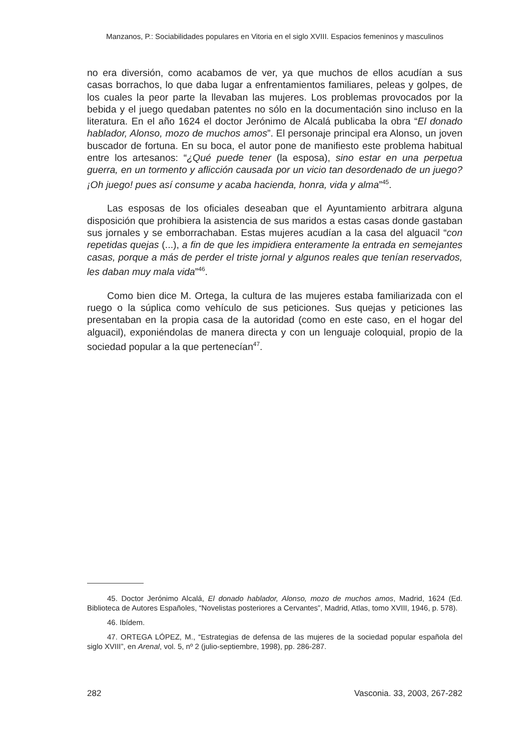Manzanos, P.: Sociabilidades populares en Vitoria en el siglo XVIII. Espacios femeninos y masculinos
no era diversión, como acabamos de ver, ya que muchos de ellos acudían a sus casas borrachos, lo que daba lugar a enfrentamientos familiares, peleas y golpes, de los cuales la peor parte la llevaban las mujeres. Los problemas provocados por la bebida y el juego quedaban patentes no sólo en la documentación sino incluso en la literatura. En el año 1624 el doctor Jerónimo de Alcalá publicaba la obra “El donado hablador, Alonso, mozo de muchos amos”. El personaje principal era Alonso, un joven buscador de fortuna. En su boca, el autor pone de manifiesto este problema habitual entre los artesanos: “¿Qué puede tener (la esposa), sino estar en una perpetua guerra, en un tormento y aflicción causada por un vicio tan desordenado de un juego? ¡Oh juego! pues así consume y acaba hacienda, honra, vida y alma”<sup>45</sup>.
Las esposas de los oficiales deseaban que el Ayuntamiento arbitrara alguna disposición que prohibiera la asistencia de sus maridos a estas casas donde gastaban sus jornales y se emborrachaban. Estas mujeres acudían a la casa del alguacil “con repetidas quejas (...), a fin de que les impidiera enteramente la entrada en semejantes casas, porque a más de perder el triste jornal y algunos reales que tenían reservados, les daban muy mala vida”<sup>46</sup>.
Como bien dice M. Ortega, la cultura de las mujeres estaba familiarizada con el ruego o la súplica como vehículo de sus peticiones. Sus quejas y peticiones las presentaban en la propia casa de la autoridad (como en este caso, en el hogar del alguacil), exponiéndolas de manera directa y con un lenguaje coloquial, propio de la sociedad popular a la que pertenecían<sup>47</sup>.
45. Doctor Jerónimo Alcalá, El donado hablador, Alonso, mozo de muchos amos, Madrid, 1624 (Ed. Biblioteca de Autores Españoles, “Novelistas posteriores a Cervantes”, Madrid, Atlas, tomo XVIII, 1946, p. 578).
46. Ibídem.
47. ORTEGA LÓPEZ, M., “Estrategias de defensa de las mujeres de la sociedad popular española del siglo XVIII”, en Arenal, vol. 5, nº 2 (julio-septiembre, 1998), pp. 286-287.
282 Vasconia. 33, 2003, 267-282